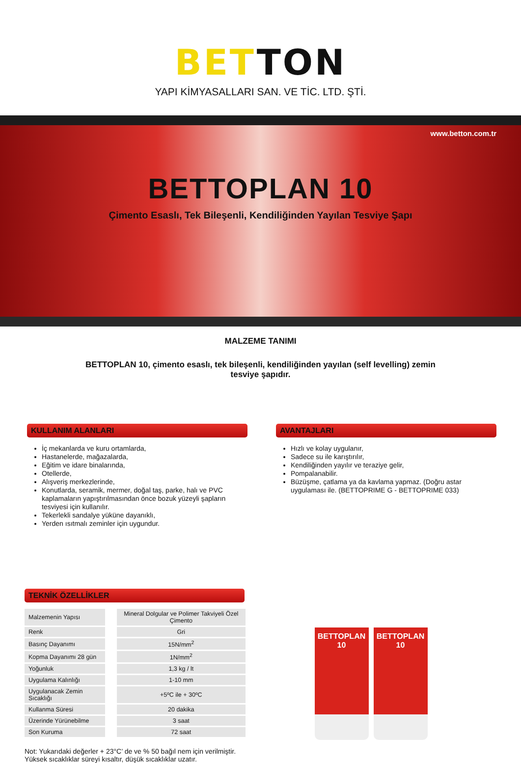BETTON
YAPI KİMYASALLARI SAN. VE TİC. LTD. ŞTİ.
www.betton.com.tr
BETTOPLAN 10
Çimento Esaslı, Tek Bileşenli, Kendiliğinden Yayılan Tesviye Şapı
MALZEME TANIMI
BETTOPLAN 10, çimento esaslı, tek bileşenli, kendiliğinden yayılan (self levelling) zemin tesviye şapıdır.
KULLANIM ALANLARI
İç mekanlarda ve kuru ortamlarda,
Hastanelerde, mağazalarda,
Eğitim ve idare binalarında,
Otellerde,
Alışveriş merkezlerinde,
Konutlarda, seramik, mermer, doğal taş, parke, halı ve PVC kaplamaların yapıştırılmasından önce bozuk yüzeyli şapların tesviyesi için kullanılır.
Tekerlekli sandalye yüküne dayanıklı,
Yerden ısıtmalı zeminler için uygundur.
AVANTAJLARI
Hızlı ve kolay uygulanır,
Sadece su ile karıştırılır,
Kendiliğinden yayılır ve teraziye gelir,
Pompalanabilir.
Büzüşme, çatlama ya da kavlama yapmaz. (Doğru astar uygulaması ile. (BETTOPRIME G - BETTOPRIME 033)
TEKNİK ÖZELLİKLER
| Malzemenin Yapısı | Mineral Dolgular ve Polimer Takviyeli Özel Çimento |
| Renk | Gri |
| Basınç Dayanımı | 15N/mm<sup>2</sup> |
| Kopma Dayanımı 28 gün | 1N/mm<sup>2</sup> |
| Yoğunluk | 1,3 kg / lt |
| Uygulama Kalınlığı | 1-10 mm |
| Uygulanacak Zemin Sıcaklığı | +5ºC ile + 30ºC |
| Kullanma Süresi | 20 dakika |
| Üzerinde Yürünebilme | 3 saat |
| Son Kuruma | 72 saat |
Not: Yukarıdaki değerler + 23°C’ de ve % 50 bağıl nem için verilmiştir.
Yüksek sıcaklıklar süreyi kısaltır, düşük sıcaklıklar uzatır.
BETTOPLAN 10
BETTOPLAN 10